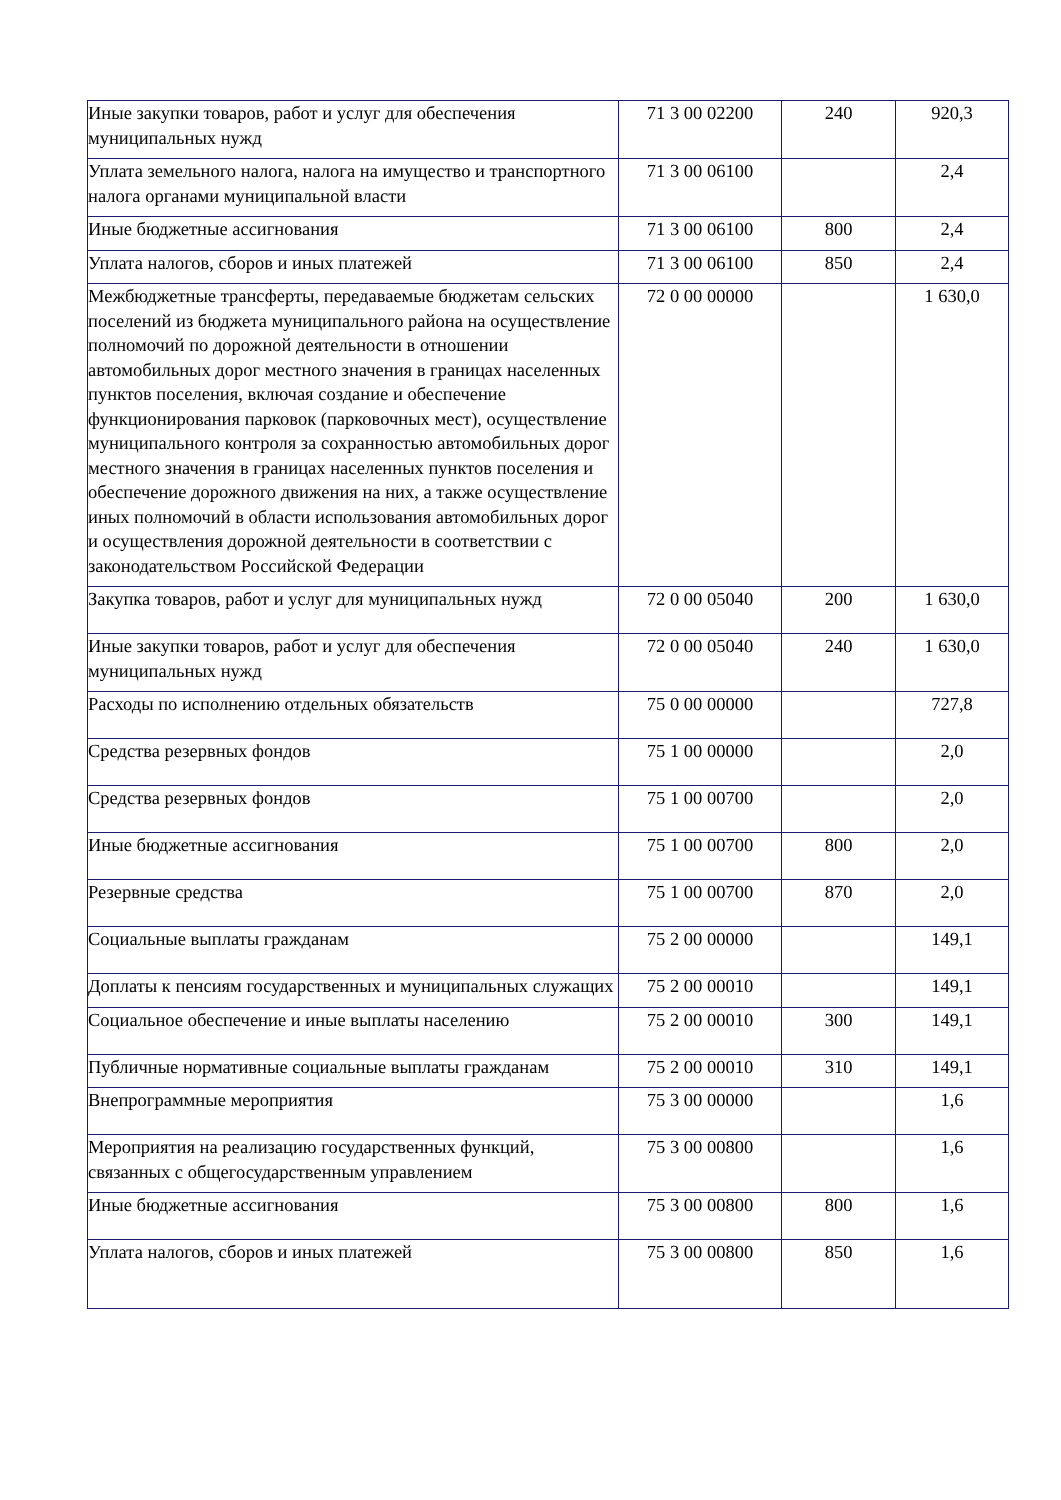| Иные закупки товаров, работ и услуг для обеспечения муниципальных нужд | 71 3 00 02200 | 240 | 920,3 |
| Уплата земельного налога, налога на имущество и транспортного налога органами муниципальной власти | 71 3 00 06100 | | 2,4 |
| Иные бюджетные ассигнования | 71 3 00 06100 | 800 | 2,4 |
| Уплата налогов, сборов и иных платежей | 71 3 00 06100 | 850 | 2,4 |
| Межбюджетные трансферты, передаваемые бюджетам сельских поселений из бюджета муниципального района на осуществление полномочий по дорожной деятельности в отношении автомобильных дорог местного значения в границах населенных пунктов поселения, включая создание и обеспечение функционирования парковок (парковочных мест), осуществление муниципального контроля за сохранностью автомобильных дорог местного значения в границах населенных пунктов поселения и обеспечение дорожного движения на них, а также осуществление иных полномочий в области использования автомобильных дорог и осуществления дорожной деятельности в соответствии с законодательством Российской Федерации | 72 0 00 00000 | | 1 630,0 |
| Закупка товаров, работ и услуг для муниципальных нужд | 72 0 00 05040 | 200 | 1 630,0 |
| Иные закупки товаров, работ и услуг для обеспечения муниципальных нужд | 72 0 00 05040 | 240 | 1 630,0 |
| Расходы по исполнению отдельных обязательств | 75 0 00 00000 | | 727,8 |
| Средства резервных фондов | 75 1 00 00000 | | 2,0 |
| Средства резервных фондов | 75 1 00 00700 | | 2,0 |
| Иные бюджетные ассигнования | 75 1 00 00700 | 800 | 2,0 |
| Резервные средства | 75 1 00 00700 | 870 | 2,0 |
| Социальные выплаты гражданам | 75 2 00 00000 | | 149,1 |
| Доплаты к пенсиям государственных и муниципальных служащих | 75 2 00 00010 | | 149,1 |
| Социальное обеспечение и иные выплаты населению | 75 2 00 00010 | 300 | 149,1 |
| Публичные нормативные социальные выплаты гражданам | 75 2 00 00010 | 310 | 149,1 |
| Внепрограммные мероприятия | 75 3 00 00000 | | 1,6 |
| Мероприятия на реализацию государственных функций, связанных с общегосударственным управлением | 75 3 00 00800 | | 1,6 |
| Иные бюджетные ассигнования | 75 3 00 00800 | 800 | 1,6 |
| Уплата налогов, сборов и иных платежей | 75 3 00 00800 | 850 | 1,6 |